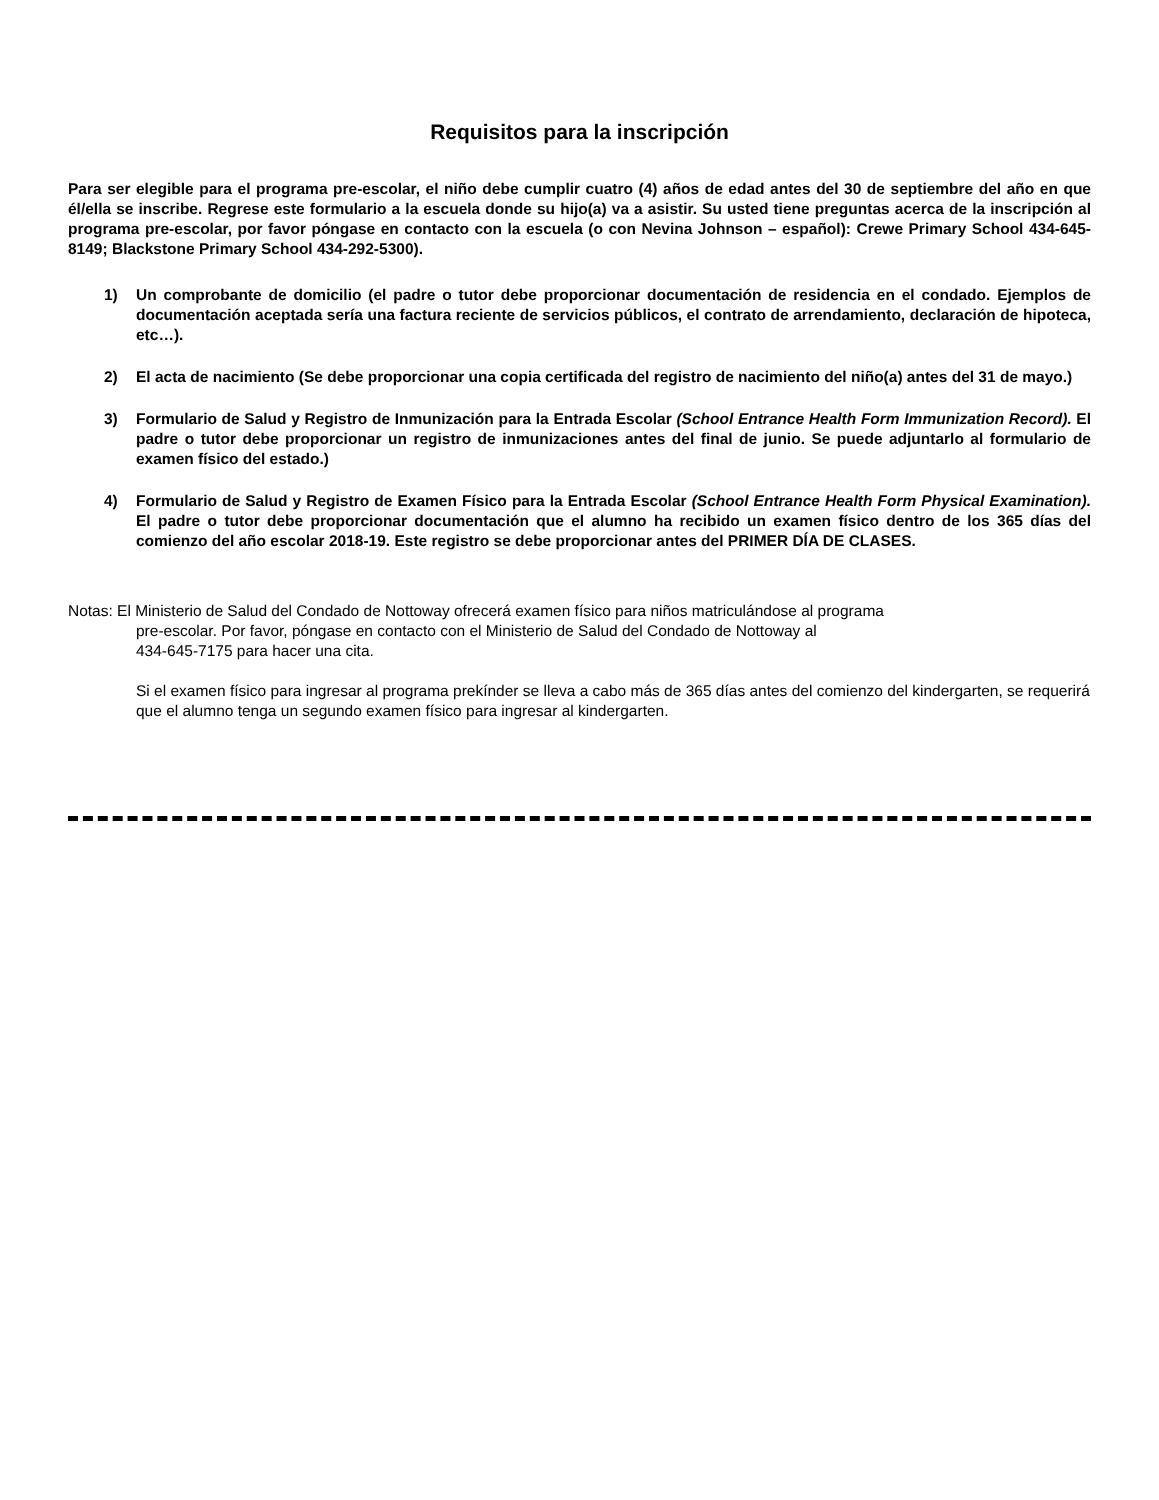Requisitos para la inscripción
Para ser elegible para el programa pre-escolar, el niño debe cumplir cuatro (4) años de edad antes del 30 de septiembre del año en que él/ella se inscribe. Regrese este formulario a la escuela donde su hijo(a) va a asistir. Su usted tiene preguntas acerca de la inscripción al programa pre-escolar, por favor póngase en contacto con la escuela (o con Nevina Johnson – español): Crewe Primary School 434-645-8149; Blackstone Primary School 434-292-5300).
1) Un comprobante de domicilio (el padre o tutor debe proporcionar documentación de residencia en el condado. Ejemplos de documentación aceptada sería una factura reciente de servicios públicos, el contrato de arrendamiento, declaración de hipoteca, etc…).
2) El acta de nacimiento (Se debe proporcionar una copia certificada del registro de nacimiento del niño(a) antes del 31 de mayo.)
3) Formulario de Salud y Registro de Inmunización para la Entrada Escolar (School Entrance Health Form Immunization Record). El padre o tutor debe proporcionar un registro de inmunizaciones antes del final de junio. Se puede adjuntarlo al formulario de examen físico del estado.)
4) Formulario de Salud y Registro de Examen Físico para la Entrada Escolar (School Entrance Health Form Physical Examination). El padre o tutor debe proporcionar documentación que el alumno ha recibido un examen físico dentro de los 365 días del comienzo del año escolar 2018-19. Este registro se debe proporcionar antes del PRIMER DÍA DE CLASES.
Notas: El Ministerio de Salud del Condado de Nottoway ofrecerá examen físico para niños matriculándose al programa
pre-escolar. Por favor, póngase en contacto con el Ministerio de Salud del Condado de Nottoway al
434-645-7175 para hacer una cita.
Si el examen físico para ingresar al programa prekínder se lleva a cabo más de 365 días antes del comienzo del kindergarten, se requerirá que el alumno tenga un segundo examen físico para ingresar al kindergarten.